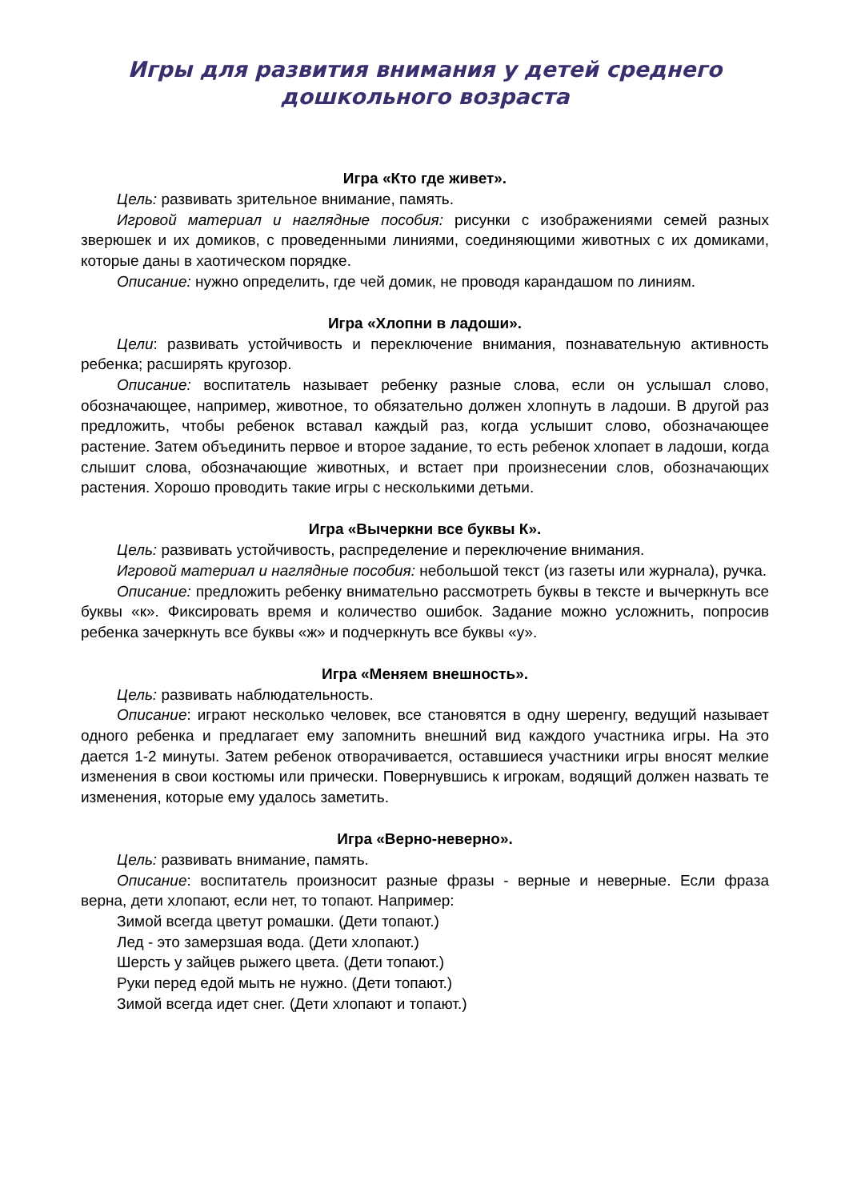Игры для развития внимания у детей среднего дошкольного возраста
Игра «Кто где живет».
Цель: развивать зрительное внимание, память.
Игровой материал и наглядные пособия: рисунки с изображениями семей разных зверюшек и их домиков, с проведенными линиями, соединяющими животных с их домиками, которые даны в хаотическом порядке.
Описание: нужно определить, где чей домик, не проводя карандашом по линиям.
Игра «Хлопни в ладоши».
Цели: развивать устойчивость и переключение внимания, познавательную активность ребенка; расширять кругозор.
Описание: воспитатель называет ребенку разные слова, если он услышал слово, обозначающее, например, животное, то обязательно должен хлопнуть в ладоши. В другой раз предложить, чтобы ребенок вставал каждый раз, когда услышит слово, обозначающее растение. Затем объединить первое и второе задание, то есть ребенок хлопает в ладоши, когда слышит слова, обозначающие животных, и встает при произнесении слов, обозначающих растения. Хорошо проводить такие игры с несколькими детьми.
Игра «Вычеркни все буквы К».
Цель: развивать устойчивость, распределение и переключение внимания.
Игровой материал и наглядные пособия: небольшой текст (из газеты или журнала), ручка.
Описание: предложить ребенку внимательно рассмотреть буквы в тексте и вычеркнуть все буквы «к». Фиксировать время и количество ошибок. Задание можно усложнить, попросив ребенка зачеркнуть все буквы «ж» и подчеркнуть все буквы «у».
Игра «Меняем внешность».
Цель: развивать наблюдательность.
Описание: играют несколько человек, все становятся в одну шеренгу, ведущий называет одного ребенка и предлагает ему запомнить внешний вид каждого участника игры. На это дается 1-2 минуты. Затем ребенок отворачивается, оставшиеся участники игры вносят мелкие изменения в свои костюмы или прически. Повернувшись к игрокам, водящий должен назвать те изменения, которые ему удалось заметить.
Игра «Верно-неверно».
Цель: развивать внимание, память.
Описание: воспитатель произносит разные фразы - верные и неверные. Если фраза верна, дети хлопают, если нет, то топают. Например:
Зимой всегда цветут ромашки. (Дети топают.)
Лед - это замерзшая вода. (Дети хлопают.)
Шерсть у зайцев рыжего цвета. (Дети топают.)
Руки перед едой мыть не нужно. (Дети топают.)
Зимой всегда идет снег. (Дети хлопают и топают.)